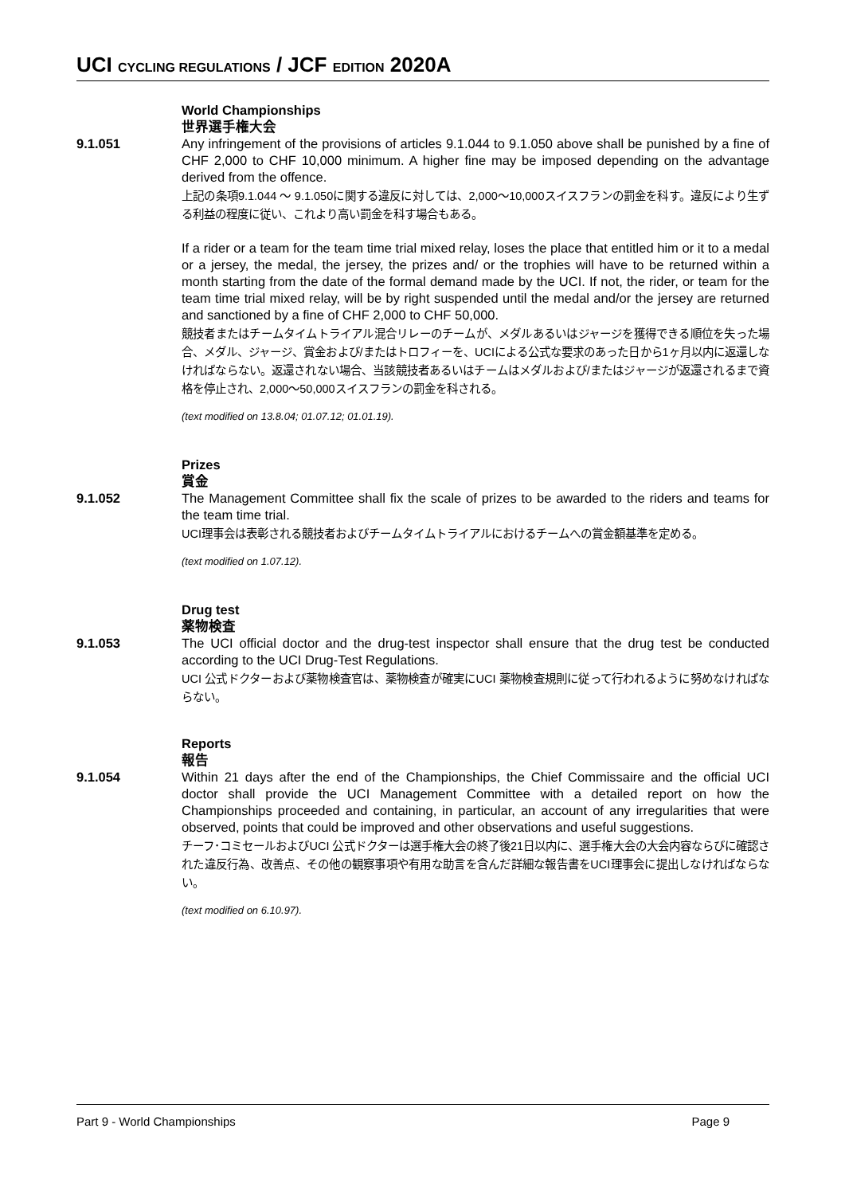UCI CYCLING REGULATIONS / JCF EDITION 2020A
World Championships
世界選手権大会
9.1.051 Any infringement of the provisions of articles 9.1.044 to 9.1.050 above shall be punished by a fine of CHF 2,000 to CHF 10,000 minimum. A higher fine may be imposed depending on the advantage derived from the offence.
上記の条項9.1.044 〜 9.1.050に関する違反に対しては、2,000〜10,000スイスフランの罰金を科す。違反により生ずる利益の程度に従い、これより高い罰金を科す場合もある。
If a rider or a team for the team time trial mixed relay, loses the place that entitled him or it to a medal or a jersey, the medal, the jersey, the prizes and/ or the trophies will have to be returned within a month starting from the date of the formal demand made by the UCI. If not, the rider, or team for the team time trial mixed relay, will be by right suspended until the medal and/or the jersey are returned and sanctioned by a fine of CHF 2,000 to CHF 50,000.
競技者またはチームタイムトライアル混合リレーのチームが、メダルあるいはジャージを獲得できる順位を失った場合、メダル、ジャージ、賞金および/またはトロフィーを、UCIによる公式な要求のあった日から1ヶ月以内に返還しなければならない。返還されない場合、当該競技者あるいはチームはメダルおよび/またはジャージが返還されるまで資格を停止され、2,000〜50,000スイスフランの罰金を科される。
(text modified on 13.8.04; 01.07.12; 01.01.19).
Prizes
賞金
9.1.052 The Management Committee shall fix the scale of prizes to be awarded to the riders and teams for the team time trial.
UCI理事会は表彰される競技者およびチームタイムトライアルにおけるチームへの賞金額基準を定める。
(text modified on 1.07.12).
Drug test
薬物検査
9.1.053 The UCI official doctor and the drug-test inspector shall ensure that the drug test be conducted according to the UCI Drug-Test Regulations.
UCI 公式ドクターおよび薬物検査官は、薬物検査が確実にUCI 薬物検査規則に従って行われるように努めなければならない。
Reports
報告
9.1.054 Within 21 days after the end of the Championships, the Chief Commissaire and the official UCI doctor shall provide the UCI Management Committee with a detailed report on how the Championships proceeded and containing, in particular, an account of any irregularities that were observed, points that could be improved and other observations and useful suggestions.
チーフ･コミセールおよびUCI 公式ドクターは選手権大会の終了後21日以内に、選手権大会の大会内容ならびに確認された違反行為、改善点、その他の観察事項や有用な助言を含んだ詳細な報告書をUCI理事会に提出しなければならない。
(text modified on 6.10.97).
Part 9 - World Championships Page 9